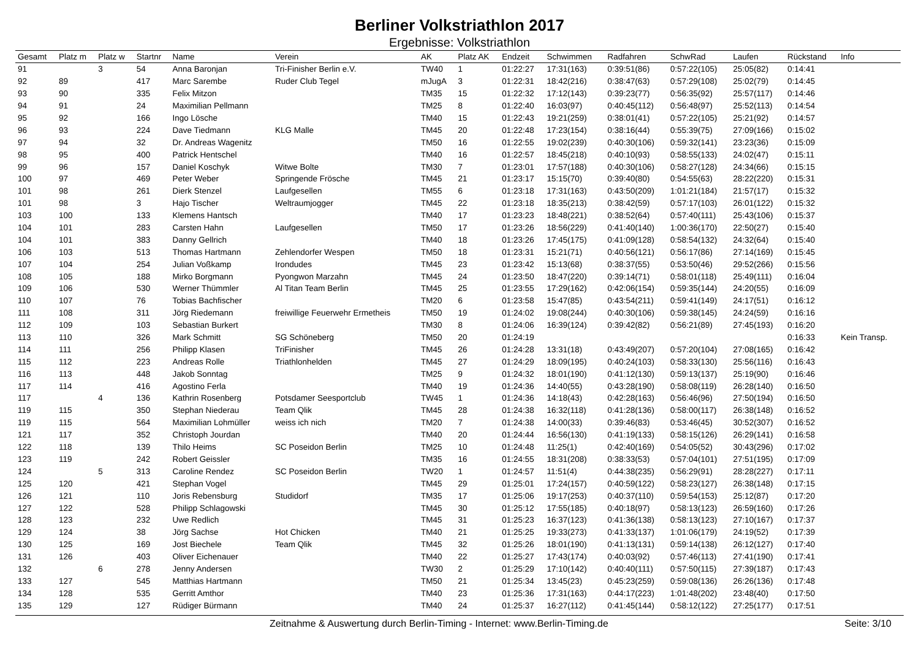Berliner Volkstriathlon 2017
Ergebnisse: Volkstriathlon
| Gesamt | Platz m | Platz w | Startnr | Name | Verein | AK | Platz AK | Endzeit | Schwimmen | Radfahren | SchwRad | Laufen | Rückstand | Info |
| --- | --- | --- | --- | --- | --- | --- | --- | --- | --- | --- | --- | --- | --- | --- |
| 91 | | 3 | 54 | Anna Baronjan | Tri-Finisher Berlin e.V. | TW40 | 1 | 01:22:27 | 17:31(163) | 0:39:51(86) | 0:57:22(105) | 25:05(82) | 0:14:41 | |
| 92 | 89 | | 417 | Marc Sarembe | Ruder Club Tegel | mJugA | 3 | 01:22:31 | 18:42(216) | 0:38:47(63) | 0:57:29(108) | 25:02(79) | 0:14:45 | |
| 93 | 90 | | 335 | Felix Mitzon | | TM35 | 15 | 01:22:32 | 17:12(143) | 0:39:23(77) | 0:56:35(92) | 25:57(117) | 0:14:46 | |
| 94 | 91 | | 24 | Maximilian Pellmann | | TM25 | 8 | 01:22:40 | 16:03(97) | 0:40:45(112) | 0:56:48(97) | 25:52(113) | 0:14:54 | |
| 95 | 92 | | 166 | Ingo Lösche | | TM40 | 15 | 01:22:43 | 19:21(259) | 0:38:01(41) | 0:57:22(105) | 25:21(92) | 0:14:57 | |
| 96 | 93 | | 224 | Dave Tiedmann | KLG Malle | TM45 | 20 | 01:22:48 | 17:23(154) | 0:38:16(44) | 0:55:39(75) | 27:09(166) | 0:15:02 | |
| 97 | 94 | | 32 | Dr. Andreas Wagenitz | | TM50 | 16 | 01:22:55 | 19:02(239) | 0:40:30(106) | 0:59:32(141) | 23:23(36) | 0:15:09 | |
| 98 | 95 | | 400 | Patrick Hentschel | | TM40 | 16 | 01:22:57 | 18:45(218) | 0:40:10(93) | 0:58:55(133) | 24:02(47) | 0:15:11 | |
| 99 | 96 | | 157 | Daniel Koschyk | Witwe Bolte | TM30 | 7 | 01:23:01 | 17:57(188) | 0:40:30(106) | 0:58:27(128) | 24:34(66) | 0:15:15 | |
| 100 | 97 | | 469 | Peter Weber | Springende Frösche | TM45 | 21 | 01:23:17 | 15:15(70) | 0:39:40(80) | 0:54:55(63) | 28:22(220) | 0:15:31 | |
| 101 | 98 | | 261 | Dierk Stenzel | Laufgesellen | TM55 | 6 | 01:23:18 | 17:31(163) | 0:43:50(209) | 1:01:21(184) | 21:57(17) | 0:15:32 | |
| 101 | 98 | | 3 | Hajo Tischer | Weltraumjogger | TM45 | 22 | 01:23:18 | 18:35(213) | 0:38:42(59) | 0:57:17(103) | 26:01(122) | 0:15:32 | |
| 103 | 100 | | 133 | Klemens Hantsch | | TM40 | 17 | 01:23:23 | 18:48(221) | 0:38:52(64) | 0:57:40(111) | 25:43(106) | 0:15:37 | |
| 104 | 101 | | 283 | Carsten Hahn | Laufgesellen | TM50 | 17 | 01:23:26 | 18:56(229) | 0:41:40(140) | 1:00:36(170) | 22:50(27) | 0:15:40 | |
| 104 | 101 | | 383 | Danny Gellrich | | TM40 | 18 | 01:23:26 | 17:45(175) | 0:41:09(128) | 0:58:54(132) | 24:32(64) | 0:15:40 | |
| 106 | 103 | | 513 | Thomas Hartmann | Zehlendorfer Wespen | TM50 | 18 | 01:23:31 | 15:21(71) | 0:40:56(121) | 0:56:17(86) | 27:14(169) | 0:15:45 | |
| 107 | 104 | | 254 | Julian Voßkamp | Irondudes | TM45 | 23 | 01:23:42 | 15:13(68) | 0:38:37(55) | 0:53:50(46) | 29:52(266) | 0:15:56 | |
| 108 | 105 | | 188 | Mirko Borgmann | Pyongwon Marzahn | TM45 | 24 | 01:23:50 | 18:47(220) | 0:39:14(71) | 0:58:01(118) | 25:49(111) | 0:16:04 | |
| 109 | 106 | | 530 | Werner Thümmler | Al Titan Team Berlin | TM45 | 25 | 01:23:55 | 17:29(162) | 0:42:06(154) | 0:59:35(144) | 24:20(55) | 0:16:09 | |
| 110 | 107 | | 76 | Tobias Bachfischer | | TM20 | 6 | 01:23:58 | 15:47(85) | 0:43:54(211) | 0:59:41(149) | 24:17(51) | 0:16:12 | |
| 111 | 108 | | 311 | Jörg Riedemann | freiwillige Feuerwehr Ermetheis | TM50 | 19 | 01:24:02 | 19:08(244) | 0:40:30(106) | 0:59:38(145) | 24:24(59) | 0:16:16 | |
| 112 | 109 | | 103 | Sebastian Burkert | | TM30 | 8 | 01:24:06 | 16:39(124) | 0:39:42(82) | 0:56:21(89) | 27:45(193) | 0:16:20 | |
| 113 | 110 | | 326 | Mark Schmitt | SG Schöneberg | TM50 | 20 | 01:24:19 | | | | | 0:16:33 | Kein Transp. |
| 114 | 111 | | 256 | Philipp Klasen | TriFinisher | TM45 | 26 | 01:24:28 | 13:31(18) | 0:43:49(207) | 0:57:20(104) | 27:08(165) | 0:16:42 | |
| 115 | 112 | | 223 | Andreas Rolle | Triathlonhelden | TM45 | 27 | 01:24:29 | 18:09(195) | 0:40:24(103) | 0:58:33(130) | 25:56(116) | 0:16:43 | |
| 116 | 113 | | 448 | Jakob Sonntag | | TM25 | 9 | 01:24:32 | 18:01(190) | 0:41:12(130) | 0:59:13(137) | 25:19(90) | 0:16:46 | |
| 117 | 114 | | 416 | Agostino Ferla | | TM40 | 19 | 01:24:36 | 14:40(55) | 0:43:28(190) | 0:58:08(119) | 26:28(140) | 0:16:50 | |
| 117 | | 4 | 136 | Kathrin Rosenberg | Potsdamer Seesportclub | TW45 | 1 | 01:24:36 | 14:18(43) | 0:42:28(163) | 0:56:46(96) | 27:50(194) | 0:16:50 | |
| 119 | 115 | | 350 | Stephan Niederau | Team Qlik | TM45 | 28 | 01:24:38 | 16:32(118) | 0:41:28(136) | 0:58:00(117) | 26:38(148) | 0:16:52 | |
| 119 | 115 | | 564 | Maximilian Lohmüller | weiss ich nich | TM20 | 7 | 01:24:38 | 14:00(33) | 0:39:46(83) | 0:53:46(45) | 30:52(307) | 0:16:52 | |
| 121 | 117 | | 352 | Christoph Jourdan | | TM40 | 20 | 01:24:44 | 16:56(130) | 0:41:19(133) | 0:58:15(126) | 26:29(141) | 0:16:58 | |
| 122 | 118 | | 139 | Thilo Heims | SC Poseidon Berlin | TM25 | 10 | 01:24:48 | 11:25(1) | 0:42:40(169) | 0:54:05(52) | 30:43(296) | 0:17:02 | |
| 123 | 119 | | 242 | Robert Geissler | | TM35 | 16 | 01:24:55 | 18:31(208) | 0:38:33(53) | 0:57:04(101) | 27:51(195) | 0:17:09 | |
| 124 | | 5 | 313 | Caroline Rendez | SC Poseidon Berlin | TW20 | 1 | 01:24:57 | 11:51(4) | 0:44:38(235) | 0:56:29(91) | 28:28(227) | 0:17:11 | |
| 125 | 120 | | 421 | Stephan Vogel | | TM45 | 29 | 01:25:01 | 17:24(157) | 0:40:59(122) | 0:58:23(127) | 26:38(148) | 0:17:15 | |
| 126 | 121 | | 110 | Joris Rebensburg | Studidorf | TM35 | 17 | 01:25:06 | 19:17(253) | 0:40:37(110) | 0:59:54(153) | 25:12(87) | 0:17:20 | |
| 127 | 122 | | 528 | Philipp Schlagowski | | TM45 | 30 | 01:25:12 | 17:55(185) | 0:40:18(97) | 0:58:13(123) | 26:59(160) | 0:17:26 | |
| 128 | 123 | | 232 | Uwe Redlich | | TM45 | 31 | 01:25:23 | 16:37(123) | 0:41:36(138) | 0:58:13(123) | 27:10(167) | 0:17:37 | |
| 129 | 124 | | 38 | Jörg Sachse | Hot Chicken | TM40 | 21 | 01:25:25 | 19:33(273) | 0:41:33(137) | 1:01:06(179) | 24:19(52) | 0:17:39 | |
| 130 | 125 | | 169 | Jost Biechele | Team Qlik | TM45 | 32 | 01:25:26 | 18:01(190) | 0:41:13(131) | 0:59:14(138) | 26:12(127) | 0:17:40 | |
| 131 | 126 | | 403 | Oliver Eichenauer | | TM40 | 22 | 01:25:27 | 17:43(174) | 0:40:03(92) | 0:57:46(113) | 27:41(190) | 0:17:41 | |
| 132 | | 6 | 278 | Jenny Andersen | | TW30 | 2 | 01:25:29 | 17:10(142) | 0:40:40(111) | 0:57:50(115) | 27:39(187) | 0:17:43 | |
| 133 | 127 | | 545 | Matthias Hartmann | | TM50 | 21 | 01:25:34 | 13:45(23) | 0:45:23(259) | 0:59:08(136) | 26:26(136) | 0:17:48 | |
| 134 | 128 | | 535 | Gerritt Amthor | | TM40 | 23 | 01:25:36 | 17:31(163) | 0:44:17(223) | 1:01:48(202) | 23:48(40) | 0:17:50 | |
| 135 | 129 | | 127 | Rüdiger Bürmann | | TM40 | 24 | 01:25:37 | 16:27(112) | 0:41:45(144) | 0:58:12(122) | 27:25(177) | 0:17:51 | |
Zeitnahme & Auswertung durch Berlin-Timing - Internet: www.Berlin-Timing.de Seite: 3/10